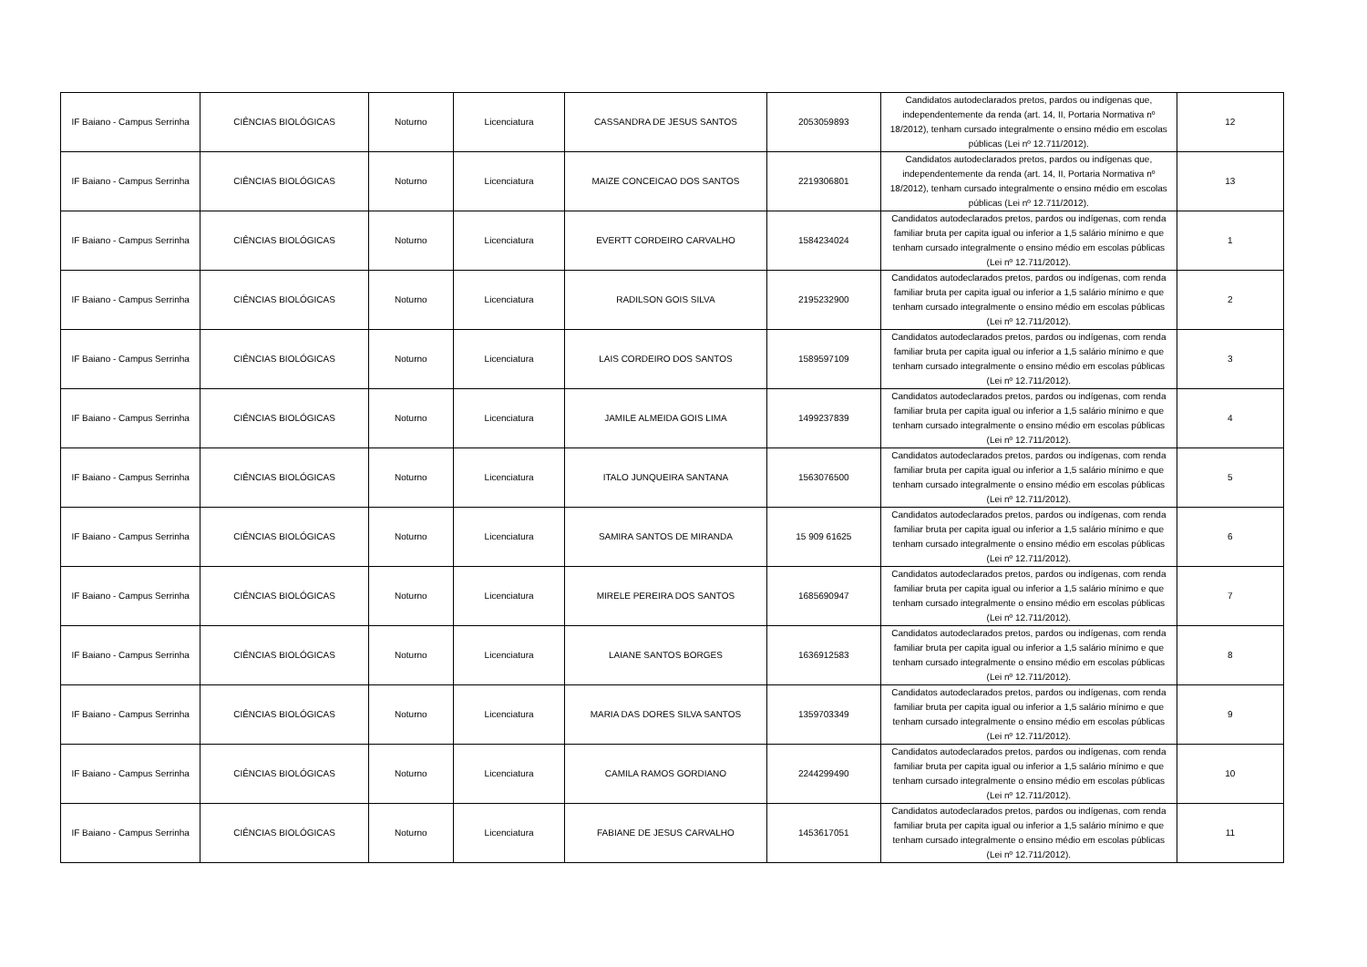| IF Baiano - Campus Serrinha | CIÊNCIAS BIOLÓGICAS | Noturno | Licenciatura | CASSANDRA DE JESUS SANTOS | 2053059893 | Candidatos autodeclarados pretos, pardos ou indígenas que, independentemente da renda (art. 14, II, Portaria Normativa nº 18/2012), tenham cursado integralmente o ensino médio em escolas públicas (Lei nº 12.711/2012). | 12 |
| IF Baiano - Campus Serrinha | CIÊNCIAS BIOLÓGICAS | Noturno | Licenciatura | MAIZE CONCEICAO DOS SANTOS | 2219306801 | Candidatos autodeclarados pretos, pardos ou indígenas que, independentemente da renda (art. 14, II, Portaria Normativa nº 18/2012), tenham cursado integralmente o ensino médio em escolas públicas (Lei nº 12.711/2012). | 13 |
| IF Baiano - Campus Serrinha | CIÊNCIAS BIOLÓGICAS | Noturno | Licenciatura | EVERTT CORDEIRO CARVALHO | 1584234024 | Candidatos autodeclarados pretos, pardos ou indígenas, com renda familiar bruta per capita igual ou inferior a 1,5 salário mínimo e que tenham cursado integralmente o ensino médio em escolas públicas (Lei nº 12.711/2012). | 1 |
| IF Baiano - Campus Serrinha | CIÊNCIAS BIOLÓGICAS | Noturno | Licenciatura | RADILSON GOIS SILVA | 2195232900 | Candidatos autodeclarados pretos, pardos ou indígenas, com renda familiar bruta per capita igual ou inferior a 1,5 salário mínimo e que tenham cursado integralmente o ensino médio em escolas públicas (Lei nº 12.711/2012). | 2 |
| IF Baiano - Campus Serrinha | CIÊNCIAS BIOLÓGICAS | Noturno | Licenciatura | LAIS CORDEIRO DOS SANTOS | 1589597109 | Candidatos autodeclarados pretos, pardos ou indígenas, com renda familiar bruta per capita igual ou inferior a 1,5 salário mínimo e que tenham cursado integralmente o ensino médio em escolas públicas (Lei nº 12.711/2012). | 3 |
| IF Baiano - Campus Serrinha | CIÊNCIAS BIOLÓGICAS | Noturno | Licenciatura | JAMILE ALMEIDA GOIS LIMA | 1499237839 | Candidatos autodeclarados pretos, pardos ou indígenas, com renda familiar bruta per capita igual ou inferior a 1,5 salário mínimo e que tenham cursado integralmente o ensino médio em escolas públicas (Lei nº 12.711/2012). | 4 |
| IF Baiano - Campus Serrinha | CIÊNCIAS BIOLÓGICAS | Noturno | Licenciatura | ITALO JUNQUEIRA SANTANA | 1563076500 | Candidatos autodeclarados pretos, pardos ou indígenas, com renda familiar bruta per capita igual ou inferior a 1,5 salário mínimo e que tenham cursado integralmente o ensino médio em escolas públicas (Lei nº 12.711/2012). | 5 |
| IF Baiano - Campus Serrinha | CIÊNCIAS BIOLÓGICAS | Noturno | Licenciatura | SAMIRA SANTOS DE MIRANDA | 15 909 61625 | Candidatos autodeclarados pretos, pardos ou indígenas, com renda familiar bruta per capita igual ou inferior a 1,5 salário mínimo e que tenham cursado integralmente o ensino médio em escolas públicas (Lei nº 12.711/2012). | 6 |
| IF Baiano - Campus Serrinha | CIÊNCIAS BIOLÓGICAS | Noturno | Licenciatura | MIRELE PEREIRA DOS SANTOS | 1685690947 | Candidatos autodeclarados pretos, pardos ou indígenas, com renda familiar bruta per capita igual ou inferior a 1,5 salário mínimo e que tenham cursado integralmente o ensino médio em escolas públicas (Lei nº 12.711/2012). | 7 |
| IF Baiano - Campus Serrinha | CIÊNCIAS BIOLÓGICAS | Noturno | Licenciatura | LAIANE SANTOS BORGES | 1636912583 | Candidatos autodeclarados pretos, pardos ou indígenas, com renda familiar bruta per capita igual ou inferior a 1,5 salário mínimo e que tenham cursado integralmente o ensino médio em escolas públicas (Lei nº 12.711/2012). | 8 |
| IF Baiano - Campus Serrinha | CIÊNCIAS BIOLÓGICAS | Noturno | Licenciatura | MARIA DAS DORES SILVA SANTOS | 1359703349 | Candidatos autodeclarados pretos, pardos ou indígenas, com renda familiar bruta per capita igual ou inferior a 1,5 salário mínimo e que tenham cursado integralmente o ensino médio em escolas públicas (Lei nº 12.711/2012). | 9 |
| IF Baiano - Campus Serrinha | CIÊNCIAS BIOLÓGICAS | Noturno | Licenciatura | CAMILA RAMOS GORDIANO | 2244299490 | Candidatos autodeclarados pretos, pardos ou indígenas, com renda familiar bruta per capita igual ou inferior a 1,5 salário mínimo e que tenham cursado integralmente o ensino médio em escolas públicas (Lei nº 12.711/2012). | 10 |
| IF Baiano - Campus Serrinha | CIÊNCIAS BIOLÓGICAS | Noturno | Licenciatura | FABIANE DE JESUS CARVALHO | 1453617051 | Candidatos autodeclarados pretos, pardos ou indígenas, com renda familiar bruta per capita igual ou inferior a 1,5 salário mínimo e que tenham cursado integralmente o ensino médio em escolas públicas (Lei nº 12.711/2012). | 11 |